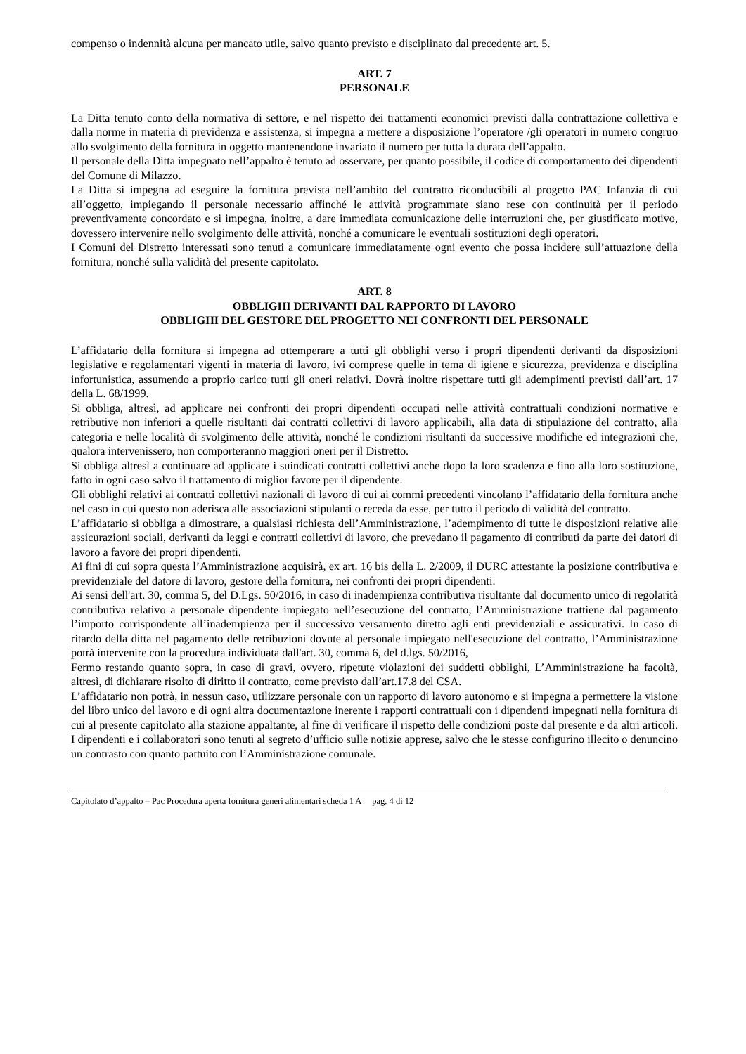compenso o indennità alcuna per mancato utile, salvo quanto previsto e disciplinato dal precedente art. 5.
ART. 7
PERSONALE
La Ditta tenuto conto della normativa di settore, e nel rispetto dei trattamenti economici previsti dalla contrattazione collettiva e dalla norme in materia di previdenza e assistenza, si impegna a mettere a disposizione l’operatore /gli operatori in numero congruo allo svolgimento della fornitura in oggetto mantenendone invariato il numero per tutta la durata dell’appalto.
Il personale della Ditta impegnato nell’appalto è tenuto ad osservare, per quanto possibile, il codice di comportamento dei dipendenti del Comune di Milazzo.
La Ditta si impegna ad eseguire la fornitura prevista nell’ambito del contratto riconducibili al progetto PAC Infanzia di cui all’oggetto, impiegando il personale necessario affinché le attività programmate siano rese con continuità per il periodo preventivamente concordato e si impegna, inoltre, a dare immediata comunicazione delle interruzioni che, per giustificato motivo, dovessero intervenire nello svolgimento delle attività, nonché a comunicare le eventuali sostituzioni degli operatori.
I Comuni del Distretto interessati sono tenuti a comunicare immediatamente ogni evento che possa incidere sull’attuazione della fornitura, nonché sulla validità del presente capitolato.
ART. 8
OBBLIGHI DERIVANTI DAL RAPPORTO DI LAVORO
OBBLIGHI DEL GESTORE DEL PROGETTO NEI CONFRONTI DEL PERSONALE
L’affidatario della fornitura si impegna ad ottemperare a tutti gli obblighi verso i propri dipendenti derivanti da disposizioni legislative e regolamentari vigenti in materia di lavoro, ivi comprese quelle in tema di igiene e sicurezza, previdenza e disciplina infortunistica, assumendo a proprio carico tutti gli oneri relativi. Dovrà inoltre rispettare tutti gli adempimenti previsti dall’art. 17 della L. 68/1999.
Si obbliga, altresì, ad applicare nei confronti dei propri dipendenti occupati nelle attività contrattuali condizioni normative e retributive non inferiori a quelle risultanti dai contratti collettivi di lavoro applicabili, alla data di stipulazione del contratto, alla categoria e nelle località di svolgimento delle attività, nonché le condizioni risultanti da successive modifiche ed integrazioni che, qualora intervenissero, non comporteranno maggiori oneri per il Distretto.
Si obbliga altresì a continuare ad applicare i suindicati contratti collettivi anche dopo la loro scadenza e fino alla loro sostituzione, fatto in ogni caso salvo il trattamento di miglior favore per il dipendente.
Gli obblighi relativi ai contratti collettivi nazionali di lavoro di cui ai commi precedenti vincolano l’affidatario della fornitura anche nel caso in cui questo non aderisca alle associazioni stipulanti o receda da esse, per tutto il periodo di validità del contratto.
L’affidatario si obbliga a dimostrare, a qualsiasi richiesta dell’Amministrazione, l’adempimento di tutte le disposizioni relative alle assicurazioni sociali, derivanti da leggi e contratti collettivi di lavoro, che prevedano il pagamento di contributi da parte dei datori di lavoro a favore dei propri dipendenti.
Ai fini di cui sopra questa l’Amministrazione acquisirà, ex art. 16 bis della L. 2/2009, il DURC attestante la posizione contributiva e previdenziale del datore di lavoro, gestore della fornitura, nei confronti dei propri dipendenti.
Ai sensi dell'art. 30, comma 5, del D.Lgs. 50/2016, in caso di inadempienza contributiva risultante dal documento unico di regolarità contributiva relativo a personale dipendente impiegato nell’esecuzione del contratto, l’Amministrazione trattiene dal pagamento l’importo corrispondente all’inadempienza per il successivo versamento diretto agli enti previdenziali e assicurativi. In caso di ritardo della ditta nel pagamento delle retribuzioni dovute al personale impiegato nell'esecuzione del contratto, l’Amministrazione potrà intervenire con la procedura individuata dall'art. 30, comma 6, del d.lgs. 50/2016,
Fermo restando quanto sopra, in caso di gravi, ovvero, ripetute violazioni dei suddetti obblighi, L’Amministrazione ha facoltà, altresì, di dichiarare risolto di diritto il contratto, come previsto dall’art.17.8 del CSA.
L’affidatario non potrà, in nessun caso, utilizzare personale con un rapporto di lavoro autonomo e si impegna a permettere la visione del libro unico del lavoro e di ogni altra documentazione inerente i rapporti contrattuali con i dipendenti impegnati nella fornitura di cui al presente capitolato alla stazione appaltante, al fine di verificare il rispetto delle condizioni poste dal presente e da altri articoli. I dipendenti e i collaboratori sono tenuti al segreto d’ufficio sulle notizie apprese, salvo che le stesse configurino illecito o denuncino un contrasto con quanto pattuito con l’Amministrazione comunale.
Capitolato d’appalto – Pac Procedura aperta fornitura generi alimentari scheda 1 A pag. 4 di 12